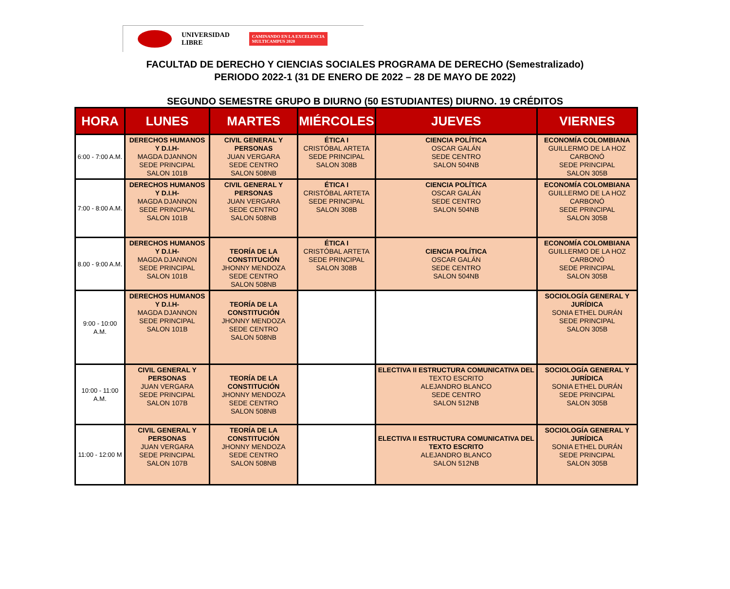UNIVERSIDAD
LIBRE
CAMINANDO EN LA EXCELENCIA
MULTICAMPUS 2020
FACULTAD DE DERECHO Y CIENCIAS SOCIALES PROGRAMA DE DERECHO (Semestralizado)
PERIODO 2022-1 (31 DE ENERO DE 2022 – 28 DE MAYO DE 2022)
SEGUNDO SEMESTRE GRUPO B DIURNO (50 ESTUDIANTES) DIURNO. 19 CRÉDITOS
| HORA | LUNES | MARTES | MIÉRCOLES | JUEVES | VIERNES |
| --- | --- | --- | --- | --- | --- |
| 6:00 - 7:00 A.M. | DERECHOS HUMANOS Y D.I.H- MAGDA DJANNON SEDE PRINCIPAL SALON 101B | CIVIL GENERAL Y PERSONAS JUAN VERGARA SEDE CENTRO SALON 508NB | ÉTICA I CRISTÓBAL ARTETA SEDE PRINCIPAL SALON 308B | CIENCIA POLÍTICA OSCAR GALÁN SEDE CENTRO SALON 504NB | ECONOMÍA COLOMBIANA GUILLERMO DE LA HOZ CARBONÓ SEDE PRINCIPAL SALON 305B |
| 7:00 - 8:00 A.M. | DERECHOS HUMANOS Y D.I.H- MAGDA DJANNON SEDE PRINCIPAL SALON 101B | CIVIL GENERAL Y PERSONAS JUAN VERGARA SEDE CENTRO SALON 508NB | ÉTICA I CRISTÓBAL ARTETA SEDE PRINCIPAL SALON 308B | CIENCIA POLÍTICA OSCAR GALÁN SEDE CENTRO SALON 504NB | ECONOMÍA COLOMBIANA GUILLERMO DE LA HOZ CARBONÓ SEDE PRINCIPAL SALON 305B |
| 8.00 - 9:00 A.M. | DERECHOS HUMANOS Y D.I.H- MAGDA DJANNON SEDE PRINCIPAL SALON 101B | TEORÍA DE LA CONSTITUCIÓN JHONNY MENDOZA SEDE CENTRO SALON 508NB | ÉTICA I CRISTÓBAL ARTETA SEDE PRINCIPAL SALON 308B | CIENCIA POLÍTICA OSCAR GALÁN SEDE CENTRO SALON 504NB | ECONOMÍA COLOMBIANA GUILLERMO DE LA HOZ CARBONÓ SEDE PRINCIPAL SALON 305B |
| 9:00 - 10:00 A.M. | DERECHOS HUMANOS Y D.I.H- MAGDA DJANNON SEDE PRINCIPAL SALON 101B | TEORÍA DE LA CONSTITUCIÓN JHONNY MENDOZA SEDE CENTRO SALON 508NB | | | SOCIOLOGÍA GENERAL Y JURÍDICA SONIA ETHEL DURÁN SEDE PRINCIPAL SALON 305B |
| 10:00 - 11:00 A.M. | CIVIL GENERAL Y PERSONAS JUAN VERGARA SEDE PRINCIPAL SALON 107B | TEORÍA DE LA CONSTITUCIÓN JHONNY MENDOZA SEDE CENTRO SALON 508NB | | ELECTIVA II ESTRUCTURA COMUNICATIVA DEL TEXTO ESCRITO ALEJANDRO BLANCO SEDE CENTRO SALON 512NB | SOCIOLOGÍA GENERAL Y JURÍDICA SONIA ETHEL DURÁN SEDE PRINCIPAL SALON 305B |
| 11:00 - 12:00 M | CIVIL GENERAL Y PERSONAS JUAN VERGARA SEDE PRINCIPAL SALON 107B | TEORÍA DE LA CONSTITUCIÓN JHONNY MENDOZA SEDE CENTRO SALON 508NB | | ELECTIVA II ESTRUCTURA COMUNICATIVA DEL TEXTO ESCRITO ALEJANDRO BLANCO SALON 512NB | SOCIOLOGÍA GENERAL Y JURÍDICA SONIA ETHEL DURÁN SEDE PRINCIPAL SALON 305B |